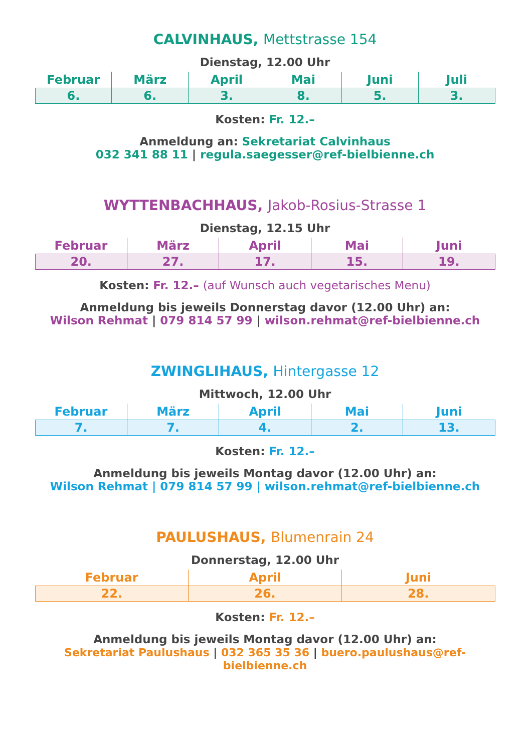CALVINHAUS, Mettstrasse 154
Dienstag, 12.00 Uhr
| Februar | März | April | Mai | Juni | Juli |
| --- | --- | --- | --- | --- | --- |
| 6. | 6. | 3. | 8. | 5. | 3. |
Kosten: Fr. 12.–
Anmeldung an: Sekretariat Calvinhaus
032 341 88 11 | regula.saegesser@ref-bielbienne.ch
WYTTENBACHHAUS, Jakob-Rosius-Strasse 1
Dienstag, 12.15 Uhr
| Februar | März | April | Mai | Juni |
| --- | --- | --- | --- | --- |
| 20. | 27. | 17. | 15. | 19. |
Kosten: Fr. 12.– (auf Wunsch auch vegetarisches Menu)
Anmeldung bis jeweils Donnerstag davor (12.00 Uhr) an:
Wilson Rehmat | 079 814 57 99 | wilson.rehmat@ref-bielbienne.ch
ZWINGLIHAUS, Hintergasse 12
Mittwoch, 12.00 Uhr
| Februar | März | April | Mai | Juni |
| --- | --- | --- | --- | --- |
| 7. | 7. | 4. | 2. | 13. |
Kosten: Fr. 12.–
Anmeldung bis jeweils Montag davor (12.00 Uhr) an:
Wilson Rehmat | 079 814 57 99 | wilson.rehmat@ref-bielbienne.ch
PAULUSHAUS, Blumenrain 24
Donnerstag, 12.00 Uhr
| Februar | April | Juni |
| --- | --- | --- |
| 22. | 26. | 28. |
Kosten: Fr. 12.–
Anmeldung bis jeweils Montag davor (12.00 Uhr) an:
Sekretariat Paulushaus | 032 365 35 36 | buero.paulushaus@ref-bielbienne.ch